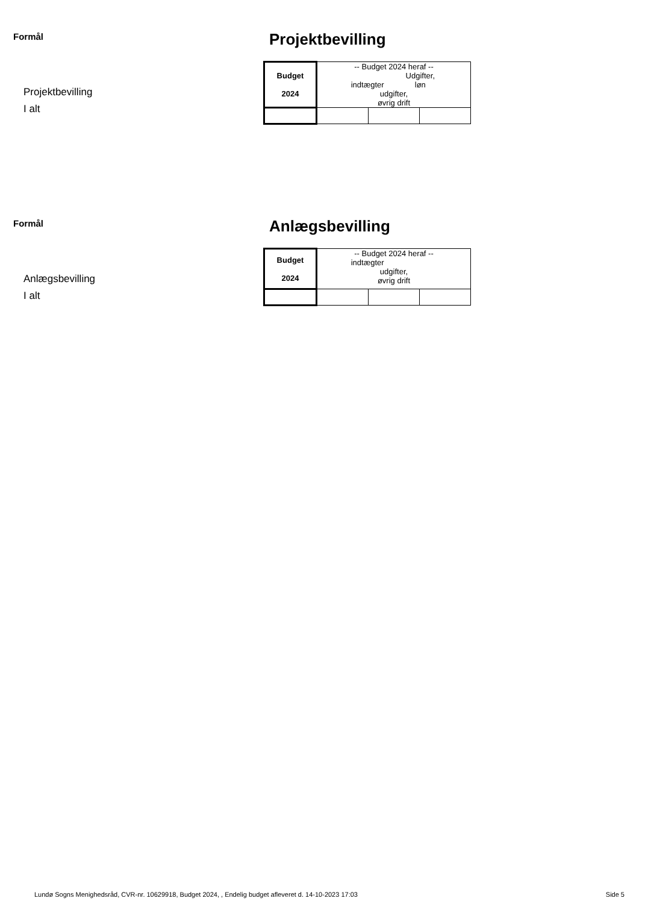Formål
Projektbevilling
I alt
Projektbevilling
| Budget 2024 | -- Budget 2024 heraf -- indtægter Udgifter, løn udgifter, øvrig drift | | |
Formål
Anlægsbevilling
I alt
Anlægsbevilling
| Budget 2024 | -- Budget 2024 heraf -- indtægter udgifter, øvrig drift | | |
Lundø Sogns Menighedsråd, CVR-nr. 10629918, Budget 2024, , Endelig budget afleveret d. 14-10-2023 17:03 Side 5